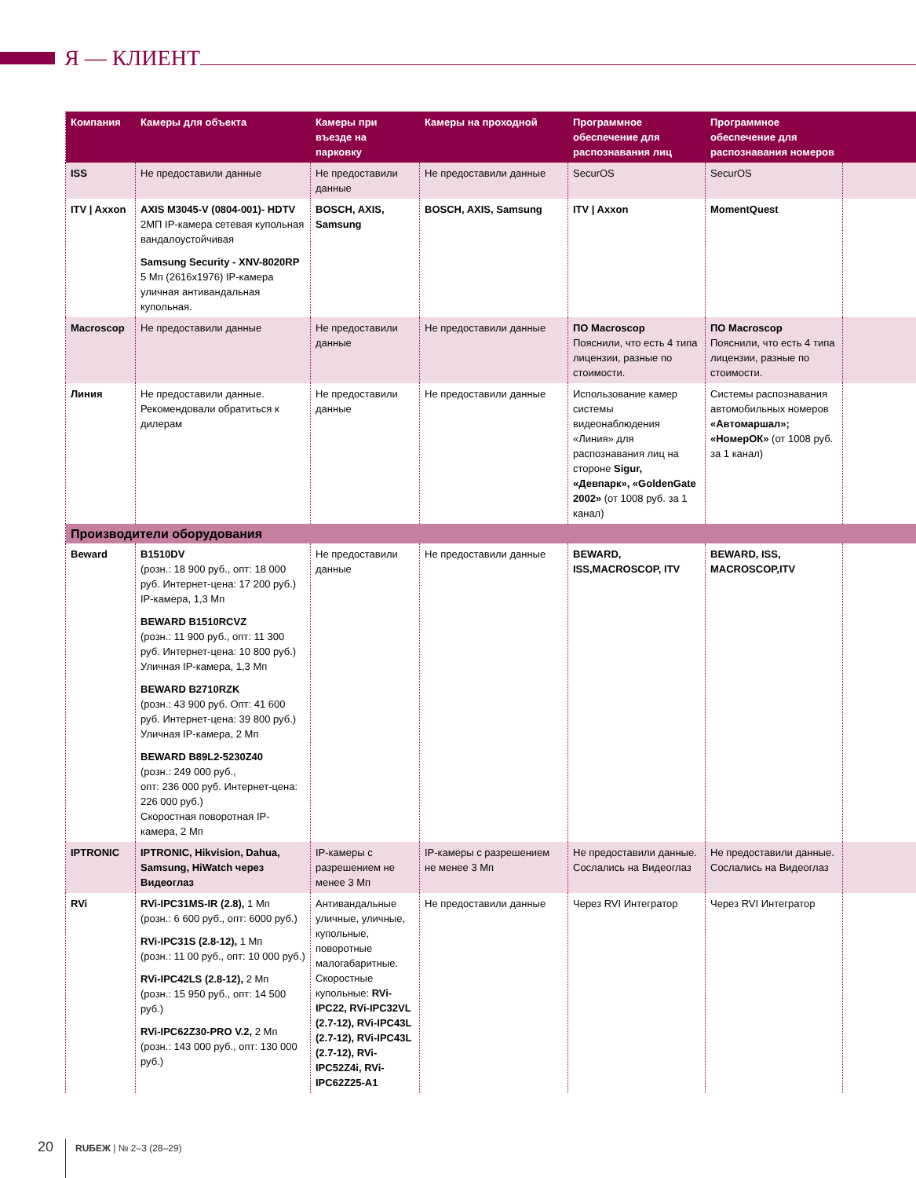Я — КЛИЕНТ
| Компания | Камеры для объекта | Камеры при въезде на парковку | Камеры на проходной | Программное обеспечение для распознавания лиц | Программное обеспечение для распознавания номеров | |
| --- | --- | --- | --- | --- | --- | --- |
| ISS | Не предоставили данные | Не предоставили данные | Не предоставили данные | SecurOS | SecurOS | |
| ITV / Axxon | AXIS M3045-V (0804-001)- HDTV 2МП IP-камера сетевая купольная вандалоустойчивая Samsung Security - XNV-8020RP 5 Мп (2616x1976) IP-камера уличная антивандальная купольная. | BOSCH, AXIS, Samsung | BOSCH, AXIS, Samsung | ITV / Axxon | MomentQuest | |
| Macroscop | Не предоставили данные | Не предоставили данные | Не предоставили данные | ПО Macroscop Пояснили, что есть 4 типа лицензии, разные по стоимости. | ПО Macroscop Пояснили, что есть 4 типа лицензии, разные по стоимости. | |
| Линия | Не предоставили данные. Рекомендовали обратиться к дилерам | Не предоставили данные | Не предоставили данные | Использование камер системы видеонаблюдения «Линия» для распознавания лиц на стороне Sigur, «Девпарк», «GoldenGate 2002» (от 1008 руб. за 1 канал) | Системы распознавания автомобильных номеров «Автомаршал»; «НомерОК» (от 1008 руб. за 1 канал) | |
| Производители оборудования | | | | | | |
| Beward | B1510DV (розн.: 18 900 руб., опт: 18 000 руб. Интернет-цена: 17 200 руб.) IP-камера, 1,3 Мп BEWARD B1510RCVZ (розн.: 11 900 руб., опт: 11 300 руб. Интернет-цена: 10 800 руб.) Уличная IP-камера, 1,3 Мп BEWARD B2710RZK (розн.: 43 900 руб. Опт: 41 600 руб. Интернет-цена: 39 800 руб.) Уличная IP-камера, 2 Мп BEWARD B89L2-5230Z40 (розн.: 249 000 руб., опт: 236 000 руб. Интернет-цена: 226 000 руб.) Скоростная поворотная IP-камера, 2 Мп | Не предоставили данные | Не предоставили данные | BEWARD, ISS,MACROSCOP, ITV | BEWARD, ISS, MACROSCOP,ITV | |
| IPTRONIC | IPTRONIC, Hikvision, Dahua, Samsung, HiWatch через Видеоглаз | IP-камеры с разрешением не менее 3 Мп | IP-камеры с разрешением не менее 3 Мп | Не предоставили данные. Сослались на Видеоглаз | Не предоставили данные. Сослались на Видеоглаз | |
| RVi | RVi-IPC31MS-IR (2.8), 1 Мп (розн.: 6 600 руб., опт: 6000 руб.) RVi-IPC31S (2.8-12), 1 Мп (розн.: 11 00 руб., опт: 10 000 руб.) RVi-IPC42LS (2.8-12), 2 Мп (розн.: 15 950 руб., опт: 14 500 руб.) RVi-IPC62Z30-PRO V.2, 2 Мп (розн.: 143 000 руб., опт: 130 000 руб.) | Антивандальные уличные, уличные, купольные, поворотные малогабаритные. Скоростные купольные: RVi-IPC22, RVi-IPC32VL (2.7-12), RVi-IPC43L (2.7-12), RVi-IPC43L (2.7-12), RVi-IPC52Z4i, RVi-IPC62Z25-A1 | Не предоставили данные | Через RVI Интегратор | Через RVI Интегратор | |
20 RUБЕЖ | № 2–3 (28–29)